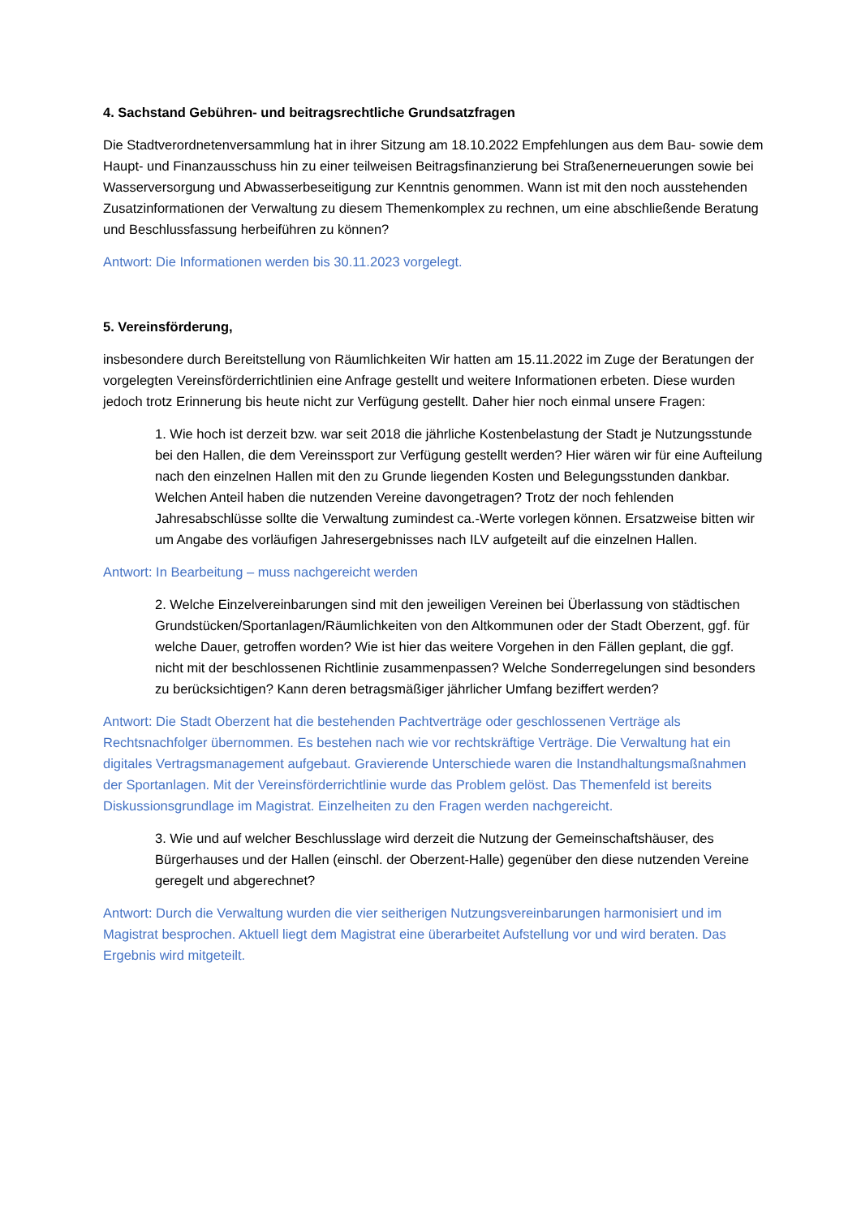4. Sachstand Gebühren- und beitragsrechtliche Grundsatzfragen
Die Stadtverordnetenversammlung hat in ihrer Sitzung am 18.10.2022 Empfehlungen aus dem Bau- sowie dem Haupt- und Finanzausschuss hin zu einer teilweisen Beitragsfinanzierung bei Straßenerneuerungen sowie bei Wasserversorgung und Abwasserbeseitigung zur Kenntnis genommen. Wann ist mit den noch ausstehenden Zusatzinformationen der Verwaltung zu diesem Themenkomplex zu rechnen, um eine abschließende Beratung und Beschlussfassung herbeiführen zu können?
Antwort: Die Informationen werden bis 30.11.2023 vorgelegt.
5. Vereinsförderung,
insbesondere durch Bereitstellung von Räumlichkeiten Wir hatten am 15.11.2022 im Zuge der Beratungen der vorgelegten Vereinsförderrichtlinien eine Anfrage gestellt und weitere Informationen erbeten. Diese wurden jedoch trotz Erinnerung bis heute nicht zur Verfügung gestellt. Daher hier noch einmal unsere Fragen:
1. Wie hoch ist derzeit bzw. war seit 2018 die jährliche Kostenbelastung der Stadt je Nutzungsstunde bei den Hallen, die dem Vereinssport zur Verfügung gestellt werden? Hier wären wir für eine Aufteilung nach den einzelnen Hallen mit den zu Grunde liegenden Kosten und Belegungsstunden dankbar. Welchen Anteil haben die nutzenden Vereine davongetragen? Trotz der noch fehlenden Jahresabschlüsse sollte die Verwaltung zumindest ca.-Werte vorlegen können. Ersatzweise bitten wir um Angabe des vorläufigen Jahresergebnisses nach ILV aufgeteilt auf die einzelnen Hallen.
Antwort: In Bearbeitung – muss nachgereicht werden
2. Welche Einzelvereinbarungen sind mit den jeweiligen Vereinen bei Überlassung von städtischen Grundstücken/Sportanlagen/Räumlichkeiten von den Altkommunen oder der Stadt Oberzent, ggf. für welche Dauer, getroffen worden? Wie ist hier das weitere Vorgehen in den Fällen geplant, die ggf. nicht mit der beschlossenen Richtlinie zusammenpassen? Welche Sonderregelungen sind besonders zu berücksichtigen? Kann deren betragsmäßiger jährlicher Umfang beziffert werden?
Antwort: Die Stadt Oberzent hat die bestehenden Pachtverträge oder geschlossenen Verträge als Rechtsnachfolger übernommen. Es bestehen nach wie vor rechtskräftige Verträge. Die Verwaltung hat ein digitales Vertragsmanagement aufgebaut. Gravierende Unterschiede waren die Instandhaltungsmaßnahmen der Sportanlagen. Mit der Vereinsförderrichtlinie wurde das Problem gelöst. Das Themenfeld ist bereits Diskussionsgrundlage im Magistrat. Einzelheiten zu den Fragen werden nachgereicht.
3. Wie und auf welcher Beschlusslage wird derzeit die Nutzung der Gemeinschaftshäuser, des Bürgerhauses und der Hallen (einschl. der Oberzent-Halle) gegenüber den diese nutzenden Vereine geregelt und abgerechnet?
Antwort: Durch die Verwaltung wurden die vier seitherigen Nutzungsvereinbarungen harmonisiert und im Magistrat besprochen. Aktuell liegt dem Magistrat eine überarbeitet Aufstellung vor und wird beraten. Das Ergebnis wird mitgeteilt.